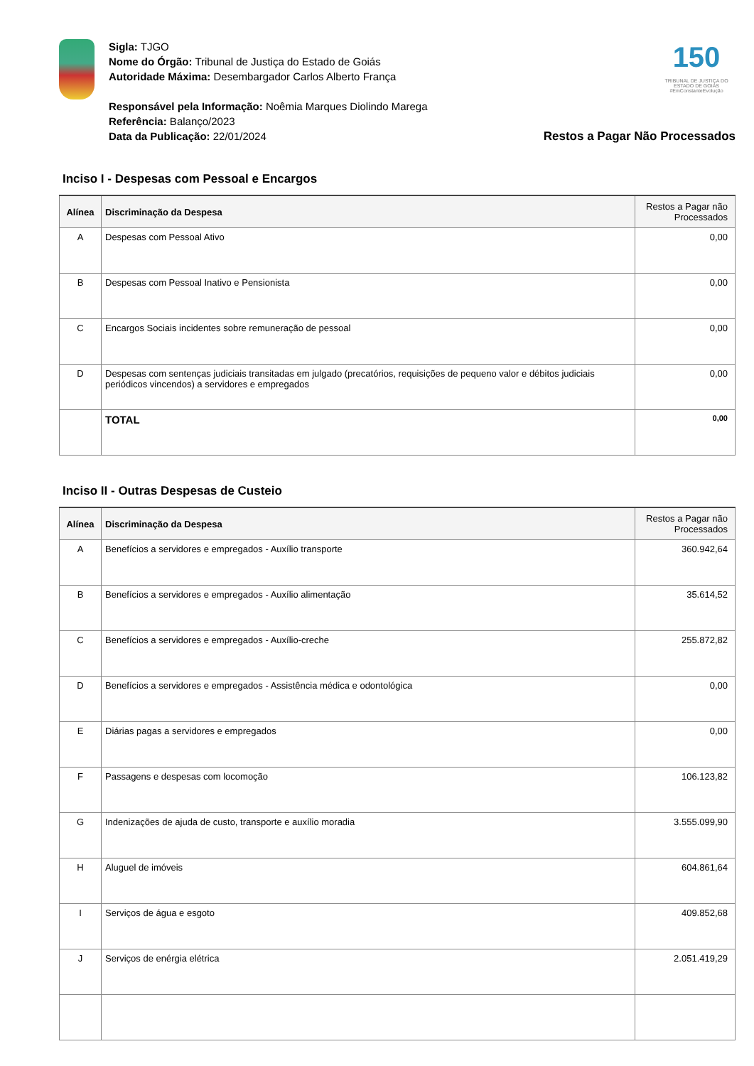Sigla: TJGO
Nome do Órgão: Tribunal de Justiça do Estado de Goiás
Autoridade Máxima: Desembargador Carlos Alberto França
Responsável pela Informação: Noêmia Marques Diolindo Marega
Referência: Balanço/2023
Data da Publicação: 22/01/2024
150
TRIBUNAL DE JUSTIÇA DO ESTADO DE GOIÁS
#EmConstanteEvolução
Restos a Pagar Não Processados
Inciso I - Despesas com Pessoal e Encargos
| Alínea | Discriminação da Despesa | Restos a Pagar não Processados |
| --- | --- | --- |
| A | Despesas com Pessoal Ativo | 0,00 |
| B | Despesas com Pessoal Inativo e Pensionista | 0,00 |
| C | Encargos Sociais incidentes sobre remuneração de pessoal | 0,00 |
| D | Despesas com sentenças judiciais transitadas em julgado (precatórios, requisições de pequeno valor e débitos judiciais periódicos vincendos) a servidores e empregados | 0,00 |
| | TOTAL | 0,00 |
Inciso II - Outras Despesas de Custeio
| Alínea | Discriminação da Despesa | Restos a Pagar não Processados |
| --- | --- | --- |
| A | Benefícios a servidores e empregados - Auxílio transporte | 360.942,64 |
| B | Benefícios a servidores e empregados - Auxílio alimentação | 35.614,52 |
| C | Benefícios a servidores e empregados - Auxílio-creche | 255.872,82 |
| D | Benefícios a servidores e empregados - Assistência médica e odontológica | 0,00 |
| E | Diárias pagas a servidores e empregados | 0,00 |
| F | Passagens e despesas com locomoção | 106.123,82 |
| G | Indenizações de ajuda de custo, transporte e auxílio moradia | 3.555.099,90 |
| H | Aluguel de imóveis | 604.861,64 |
| I | Serviços de água e esgoto | 409.852,68 |
| J | Serviços de enérgia elétrica | 2.051.419,29 |